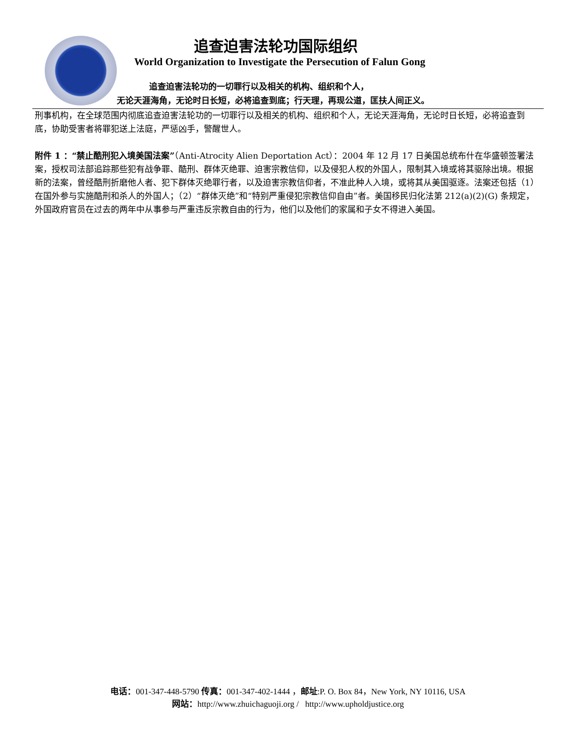追查迫害法轮功国际组织
World Organization to Investigate the Persecution of Falun Gong
追查迫害法轮功的一切罪行以及相关的机构、组织和个人，
无论天涯海角，无论时日长短，必将追查到底；行天理，再现公道，匡扶人间正义。
刑事机构，在全球范围内彻底追查迫害法轮功的一切罪行以及相关的机构、组织和个人，无论天涯海角，无论时日长短，必将追查到底，协助受害者将罪犯送上法庭，严惩凶手，警醒世人。
附件 1 ：“禁止酷刑犯入境美国法案”（Anti-Atrocity Alien Deportation Act）：2004 年 12 月 17 日美国总统布什在华盛顿签署法案，授权司法部追踪那些犯有战争罪、酷刑、群体灭绝罪、迫害宗教信仰，以及侵犯人权的外国人，限制其入境或将其驱除出境。根据新的法案，曾经酷刑折磨他人者、犯下群体灭绝罪行者，以及迫害宗教信仰者，不准此种人入境，或将其从美国驱逐。法案还包括（1）在国外参与实施酷刑和杀人的外国人；（2）“群体灭绝”和“特别严重侵犯宗教信仰自由”者。美国移民归化法第 212(a)(2)(G) 条规定，外国政府官员在过去的两年中从事参与严重违反宗教自由的行为，他们以及他们的家属和子女不得进入美国。
电话：001-347-448-5790 传真：001-347-402-1444 ，邮址:P. O. Box 84，New York, NY 10116, USA
网站：http://www.zhuichaguoji.org / http://www.upholdjustice.org